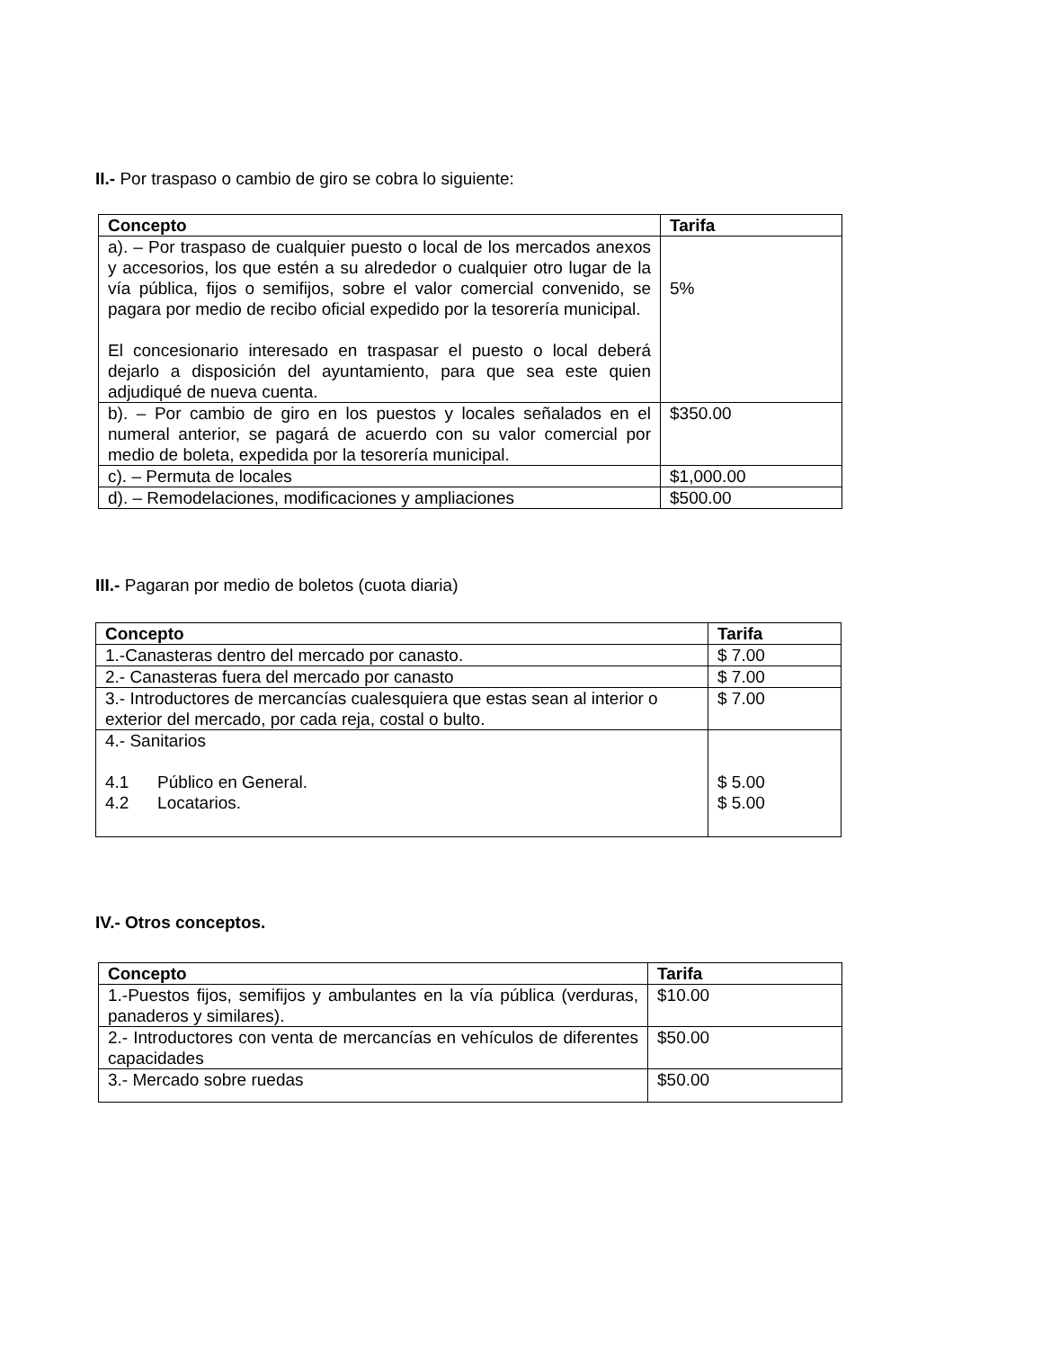II.- Por traspaso o cambio de giro se cobra lo siguiente:
| Concepto | Tarifa |
| --- | --- |
| a). – Por traspaso de cualquier puesto o local de los mercados anexos y accesorios, los que estén a su alrededor o cualquier otro lugar de la vía pública, fijos o semifijos, sobre el valor comercial convenido, se pagara por medio de recibo oficial expedido por la tesorería municipal. El concesionario interesado en traspasar el puesto o local deberá dejarlo a disposición del ayuntamiento, para que sea este quien adjudiqué de nueva cuenta. | 5% |
| b). – Por cambio de giro en los puestos y locales señalados en el numeral anterior, se pagará de acuerdo con su valor comercial por medio de boleta, expedida por la tesorería municipal. | $350.00 |
| c). – Permuta de locales | $1,000.00 |
| d). – Remodelaciones, modificaciones y ampliaciones | $500.00 |
III.- Pagaran por medio de boletos (cuota diaria)
| Concepto | Tarifa |
| --- | --- |
| 1.-Canasteras dentro del mercado por canasto. | $ 7.00 |
| 2.- Canasteras fuera del mercado por canasto | $ 7.00 |
| 3.- Introductores de mercancías cualesquiera que estas sean al interior o exterior del mercado, por cada reja, costal o bulto. | $ 7.00 |
| 4.- Sanitarios 4.1 Público en General. 4.2 Locatarios. | $ 5.00 $ 5.00 |
IV.- Otros conceptos.
| Concepto | Tarifa |
| --- | --- |
| 1.-Puestos fijos, semifijos y ambulantes en la vía pública (verduras, panaderos y similares). | $10.00 |
| 2.- Introductores con venta de mercancías en vehículos de diferentes capacidades | $50.00 |
| 3.- Mercado sobre ruedas | $50.00 |